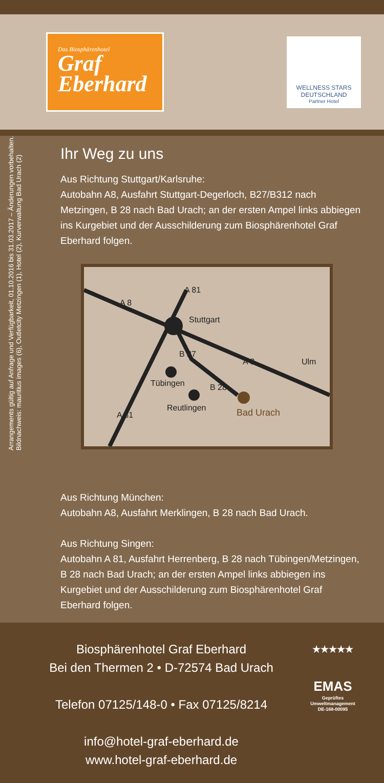Das Biosphärenhotel
Graf Eberhard
WELLNESS STARS
DEUTSCHLAND
Partner Hotel
Arrangements gültig auf Anfrage und Verfügbarkeit, 01.10.2016 bis 31.03.2017 – Änderungen vorbehalten.
Bildnachweis: mauritius images (6), Outletcity Metzingen (1), Hotel (2), Kurverwaltung Bad Urach (2)
Ihr Weg zu uns
Aus Richtung Stuttgart/Karlsruhe:
Autobahn A8, Ausfahrt Stuttgart-Degerloch, B27/B312 nach Metzingen, B 28 nach Bad Urach; an der ersten Ampel links abbiegen ins Kurgebiet und der Ausschilderung zum Biosphärenhotel Graf Eberhard folgen.
Stuttgart
Tübingen
Reutlingen
Bad Urach
Ulm
A 8
A 81
B 27
A 8
B 28
A 81
Aus Richtung München:
Autobahn A8, Ausfahrt Merklingen, B 28 nach Bad Urach.
Aus Richtung Singen:
Autobahn A 81, Ausfahrt Herrenberg, B 28 nach Tübingen/Metzingen, B 28 nach Bad Urach; an der ersten Ampel links abbiegen ins Kurgebiet und der Ausschilderung zum Biosphärenhotel Graf Eberhard folgen.
Biosphärenhotel Graf Eberhard
Bei den Thermen 2 • D-72574 Bad Urach
Telefon 07125/148-0 • Fax 07125/8214
info@hotel-graf-eberhard.de
www.hotel-graf-eberhard.de
★★★★★
EMAS
Geprüftes Umweltmanagement
DE-168-00095